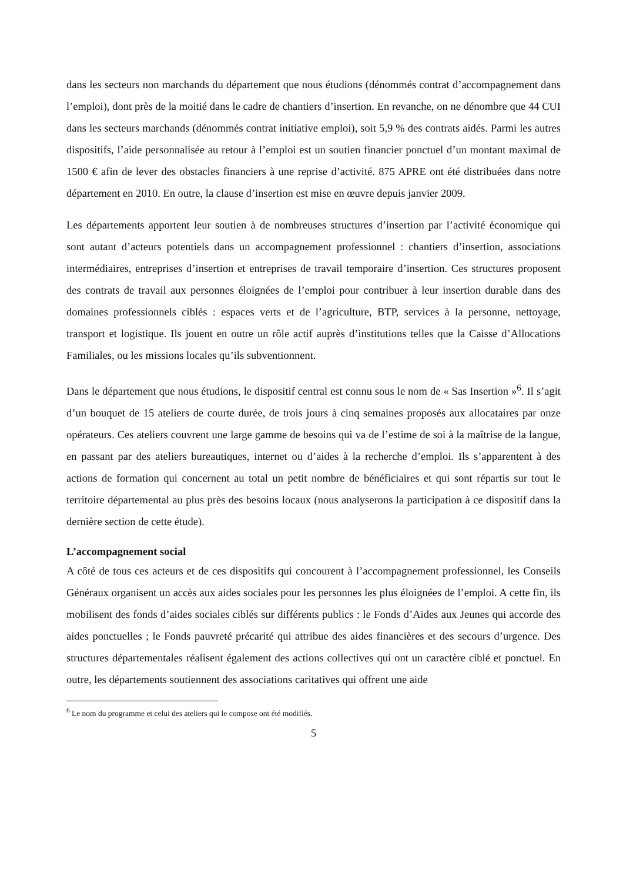dans les secteurs non marchands du département que nous étudions (dénommés contrat d’accompagnement dans l’emploi), dont près de la moitié dans le cadre de chantiers d’insertion. En revanche, on ne dénombre que 44 CUI dans les secteurs marchands (dénommés contrat initiative emploi), soit 5,9 % des contrats aidés. Parmi les autres dispositifs, l’aide personnalisée au retour à l’emploi est un soutien financier ponctuel d’un montant maximal de 1500 € afin de lever des obstacles financiers à une reprise d’activité. 875 APRE ont été distribuées dans notre département en 2010. En outre, la clause d’insertion est mise en œuvre depuis janvier 2009.
Les départements apportent leur soutien à de nombreuses structures d’insertion par l’activité économique qui sont autant d’acteurs potentiels dans un accompagnement professionnel : chantiers d’insertion, associations intermédiaires, entreprises d’insertion et entreprises de travail temporaire d’insertion. Ces structures proposent des contrats de travail aux personnes éloignées de l’emploi pour contribuer à leur insertion durable dans des domaines professionnels ciblés : espaces verts et de l’agriculture, BTP, services à la personne, nettoyage, transport et logistique. Ils jouent en outre un rôle actif auprès d’institutions telles que la Caisse d’Allocations Familiales, ou les missions locales qu’ils subventionnent.
Dans le département que nous étudions, le dispositif central est connu sous le nom de « Sas Insertion »<sup>6</sup>. Il s’agit d’un bouquet de 15 ateliers de courte durée, de trois jours à cinq semaines proposés aux allocataires par onze opérateurs. Ces ateliers couvrent une large gamme de besoins qui va de l’estime de soi à la maîtrise de la langue, en passant par des ateliers bureautiques, internet ou d’aides à la recherche d’emploi. Ils s’apparentent à des actions de formation qui concernent au total un petit nombre de bénéficiaires et qui sont répartis sur tout le territoire départemental au plus près des besoins locaux (nous analyserons la participation à ce dispositif dans la dernière section de cette étude).
L’accompagnement social
A côté de tous ces acteurs et de ces dispositifs qui concourent à l’accompagnement professionnel, les Conseils Généraux organisent un accès aux aides sociales pour les personnes les plus éloignées de l’emploi. A cette fin, ils mobilisent des fonds d’aides sociales ciblés sur différents publics : le Fonds d’Aides aux Jeunes qui accorde des aides ponctuelles ; le Fonds pauvreté précarité qui attribue des aides financières et des secours d’urgence. Des structures départementales réalisent également des actions collectives qui ont un caractère ciblé et ponctuel. En outre, les départements soutiennent des associations caritatives qui offrent une aide
<sup>6</sup> Le nom du programme et celui des ateliers qui le compose ont été modifiés.
5